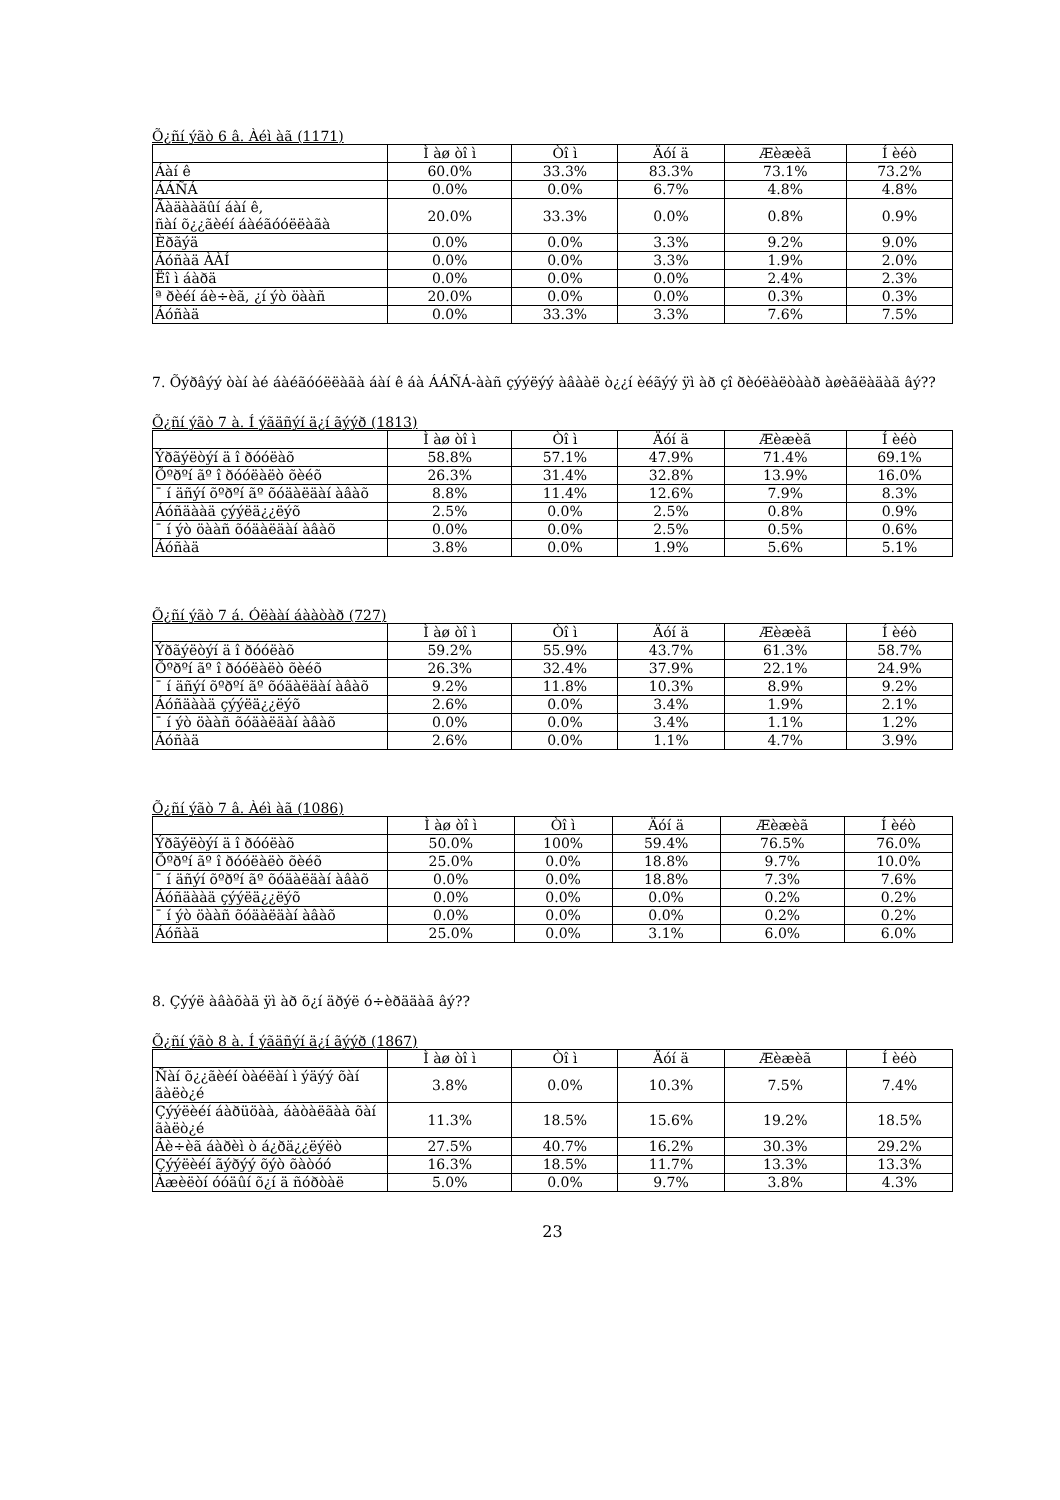Õ¿ñí ýãò 6 â. Àéì àã (1171)
| | Ì àø òî ì | Òî ì | Äóí ä | Æèæèã | Í èéò |
| --- | --- | --- | --- | --- | --- |
| Áàí ê | 60.0% | 33.3% | 83.3% | 73.1% | 73.2% |
| ÁÁÑÁ | 0.0% | 0.0% | 6.7% | 4.8% | 4.8% |
| Ãàäààäûí áàí ê, ñàí õ¿¿ãèéí áàéãóóëëàãà | 20.0% | 33.3% | 0.0% | 0.8% | 0.9% |
| Èðãýä | 0.0% | 0.0% | 3.3% | 9.2% | 9.0% |
| Áóñàä ÀÀÍ | 0.0% | 0.0% | 3.3% | 1.9% | 2.0% |
| Ëî ì áàðä | 0.0% | 0.0% | 0.0% | 2.4% | 2.3% |
| ª ðèéí áè÷èã, ¿í ýò öààñ | 20.0% | 0.0% | 0.0% | 0.3% | 0.3% |
| Áóñàä | 0.0% | 33.3% | 3.3% | 7.6% | 7.5% |
7. Õýðâýý òàí àé áàéãóóëëàãà áàí ê áà ÁÁÑÁ-ààñ çýýëýý àâààë ò¿¿í èéãýý ÿì àð çî ðèóëàëòààð àøèãëàäàã âý??
Õ¿ñí ýãò 7 à. Í ýãäñýí ä¿í ãýýð (1813)
| | Ì àø òî ì | Òî ì | Äóí ä | Æèæèã | Í èéò |
| --- | --- | --- | --- | --- | --- |
| Ýðãýëòýí ä î ðóóëàõ | 58.8% | 57.1% | 47.9% | 71.4% | 69.1% |
| Õºðºí ãº î ðóóëàëò õèéõ | 26.3% | 31.4% | 32.8% | 13.9% | 16.0% |
| ¯ í äñýí õºðºí ãº õóäàëäàí àâàõ | 8.8% | 11.4% | 12.6% | 7.9% | 8.3% |
| Áóñäààä çýýëä¿¿ëýõ | 2.5% | 0.0% | 2.5% | 0.8% | 0.9% |
| ¯ í ýò öààñ õóäàëäàí àâàõ | 0.0% | 0.0% | 2.5% | 0.5% | 0.6% |
| Áóñàä | 3.8% | 0.0% | 1.9% | 5.6% | 5.1% |
Õ¿ñí ýãò 7 á. Óëààí áààòàð (727)
| | Ì àø òî ì | Òî ì | Äóí ä | Æèæèã | Í èéò |
| --- | --- | --- | --- | --- | --- |
| Ýðãýëòýí ä î ðóóëàõ | 59.2% | 55.9% | 43.7% | 61.3% | 58.7% |
| Õºðºí ãº î ðóóëàëò õèéõ | 26.3% | 32.4% | 37.9% | 22.1% | 24.9% |
| ¯ í äñýí õºðºí ãº õóäàëäàí àâàõ | 9.2% | 11.8% | 10.3% | 8.9% | 9.2% |
| Áóñäààä çýýëä¿¿ëýõ | 2.6% | 0.0% | 3.4% | 1.9% | 2.1% |
| ¯ í ýò öààñ õóäàëäàí àâàõ | 0.0% | 0.0% | 3.4% | 1.1% | 1.2% |
| Áóñàä | 2.6% | 0.0% | 1.1% | 4.7% | 3.9% |
Õ¿ñí ýãò 7 â. Àéì àã (1086)
| | Ì àø òî ì | Òî ì | Äóí ä | Æèæèã | Í èéò |
| --- | --- | --- | --- | --- | --- |
| Ýðãýëòýí ä î ðóóëàõ | 50.0% | 100% | 59.4% | 76.5% | 76.0% |
| Õºðºí ãº î ðóóëàëò õèéõ | 25.0% | 0.0% | 18.8% | 9.7% | 10.0% |
| ¯ í äñýí õºðºí ãº õóäàëäàí àâàõ | 0.0% | 0.0% | 18.8% | 7.3% | 7.6% |
| Áóñäààä çýýëä¿¿ëýõ | 0.0% | 0.0% | 0.0% | 0.2% | 0.2% |
| ¯ í ýò öààñ õóäàëäàí àâàõ | 0.0% | 0.0% | 0.0% | 0.2% | 0.2% |
| Áóñàä | 25.0% | 0.0% | 3.1% | 6.0% | 6.0% |
8. Çýýë àâàõàä ÿì àð õ¿í äðýë ó÷èðääàã âý??
Õ¿ñí ýãò 8 à. Í ýãäñýí ä¿í ãýýð (1867)
| | Ì àø òî ì | Òî ì | Äóí ä | Æèæèã | Í èéò |
| --- | --- | --- | --- | --- | --- |
| Ñàí õ¿¿ãèéí òàéëàí ì ýäýý õàí ãàëò¿é | 3.8% | 0.0% | 10.3% | 7.5% | 7.4% |
| Çýýëèéí áàðüöàà, áàòàëãàà õàí ãàëò¿é | 11.3% | 18.5% | 15.6% | 19.2% | 18.5% |
| Áè÷èã áàðèì ò á¿ðä¿¿ëýëò | 27.5% | 40.7% | 16.2% | 30.3% | 29.2% |
| Çýýëèéí ãýðýý õýò õàòóó | 16.3% | 18.5% | 11.7% | 13.3% | 13.3% |
| Àæèëòí óóäûí õ¿í ä ñóðòàë | 5.0% | 0.0% | 9.7% | 3.8% | 4.3% |
23